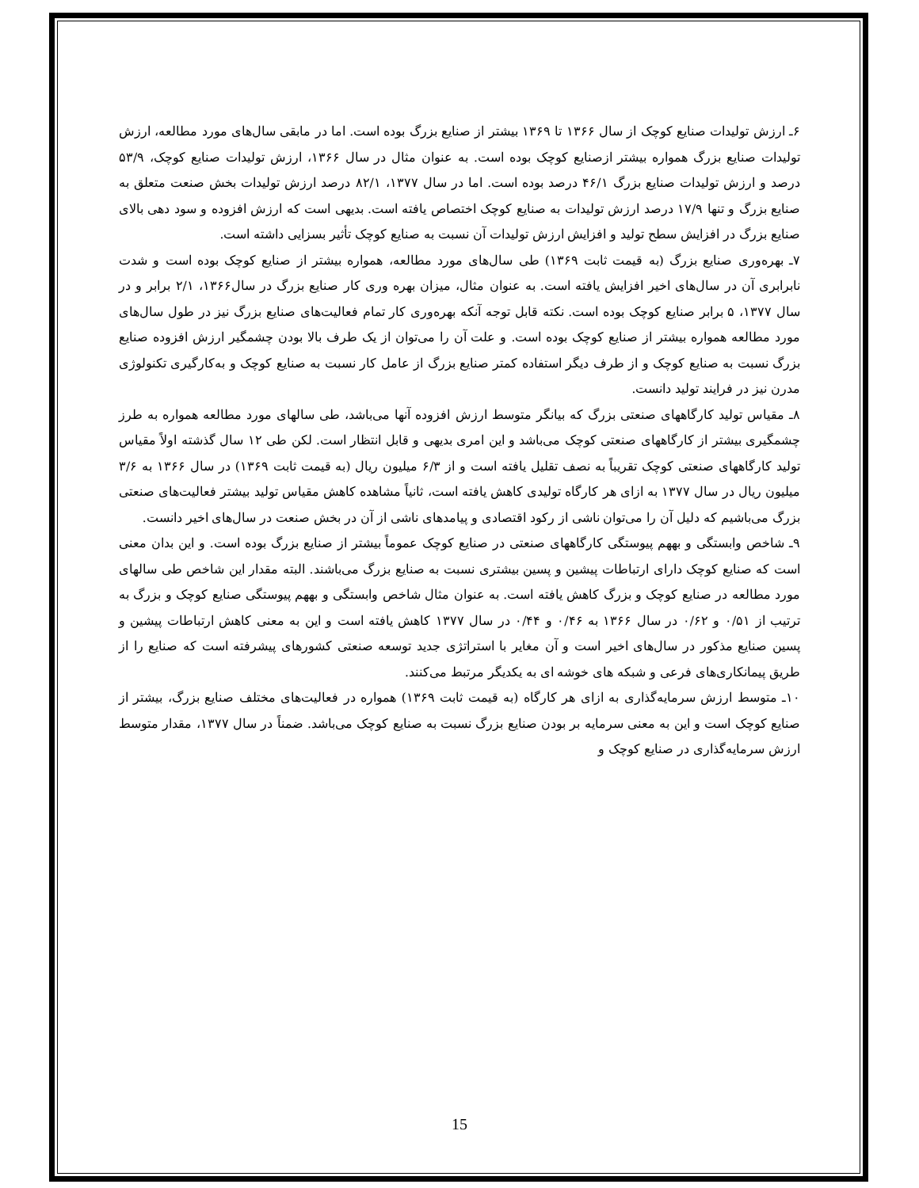۶ـ ارزش تولیدات صنایع کوچک از سال ۱۳۶۶ تا ۱۳۶۹ بیشتر از صنایع بزرگ بوده است. اما در مابقی سال‌های مورد مطالعه، ارزش تولیدات صنایع بزرگ همواره بیشتر ازصنایع کوچک بوده است. به عنوان مثال در سال ۱۳۶۶، ارزش تولیدات صنایع کوچک، ۵۳/۹ درصد و ارزش تولیدات صنایع بزرگ ۴۶/۱ درصد بوده است. اما در سال ۱۳۷۷، ۸۲/۱ درصد ارزش تولیدات بخش صنعت متعلق به صنایع بزرگ و تنها ۱۷/۹ درصد ارزش تولیدات به صنایع کوچک اختصاص یافته است. بدیهی است که ارزش افزوده و سود دهی بالای صنایع بزرگ در افزایش سطح تولید و افزایش ارزش تولیدات آن نسبت به صنایع کوچک تأثیر بسزایی داشته است.
۷ـ بهره‌وری صنایع بزرگ (به قیمت ثابت ۱۳۶۹) طی سال‌های مورد مطالعه، همواره بیشتر از صنایع کوچک بوده است و شدت نابرابری آن در سال‌های اخیر افزایش یافته است. به عنوان مثال، میزان بهره وری کار صنایع بزرگ در سال۱۳۶۶، ۲/۱ برابر و در سال ۱۳۷۷، ۵ برابر صنایع کوچک بوده است. نکته قابل توجه آنکه بهره‌وری کار تمام فعالیت‌های صنایع بزرگ نیز در طول سال‌های مورد مطالعه همواره بیشتر از صنایع کوچک بوده است. و علت آن را می‌توان از یک طرف بالا بودن چشمگیر ارزش افزوده صنایع بزرگ نسبت به صنایع کوچک و از طرف دیگر استفاده کمتر صنایع بزرگ از عامل کار نسبت به صنایع کوچک و به‌کارگیری تکنولوژی مدرن نیز در فرایند تولید دانست.
۸ـ مقیاس تولید کارگاههای صنعتی بزرگ که بیانگر متوسط ارزش افزوده آنها می‌باشد، طی سالهای مورد مطالعه همواره به طرز چشمگیری بیشتر از کارگاههای صنعتی کوچک می‌باشد و این امری بدیهی و قابل انتظار است. لکن طی ۱۲ سال گذشته اولاً مقیاس تولید کارگاههای صنعتی کوچک تقریباً به نصف تقلیل یافته است و از ۶/۳ میلیون ریال (به قیمت ثابت ۱۳۶۹) در سال ۱۳۶۶ به ۳/۶ میلیون ریال در سال ۱۳۷۷ به ازای هر کارگاه تولیدی کاهش یافته است، ثانیاً مشاهده کاهش مقیاس تولید بیشتر فعالیت‌های صنعتی بزرگ می‌باشیم که دلیل آن را می‌توان ناشی از رکود اقتصادی و پیامدهای ناشی از آن در بخش صنعت در سال‌های اخیر دانست.
۹ـ شاخص وابستگی و بههم پیوستگی کارگاههای صنعتی در صنایع کوچک عموماً بیشتر از صنایع بزرگ بوده است. و این بدان معنی است که صنایع کوچک دارای ارتباطات پیشین و پسین بیشتری نسبت به صنایع بزرگ می‌باشند. البته مقدار این شاخص طی سالهای مورد مطالعه در صنایع کوچک و بزرگ کاهش یافته است. به عنوان مثال شاخص وابستگی و بههم پیوستگی صنایع کوچک و بزرگ به ترتیب از ۰/۵۱ و ۰/۶۲ در سال ۱۳۶۶ به ۰/۴۶ و ۰/۴۴ در سال ۱۳۷۷ کاهش یافته است و این به معنی کاهش ارتباطات پیشین و پسین صنایع مذکور در سال‌های اخیر است و آن مغایر با استراتژی جدید توسعه صنعتی کشورهای پیشرفته است که صنایع را از طریق پیمانکاری‌های فرعی و شبکه های خوشه ای به یکدیگر مرتبط می‌کنند.
۱۰ـ متوسط ارزش سرمایه‌گذاری به ازای هر کارگاه (به قیمت ثابت ۱۳۶۹) همواره در فعالیت‌های مختلف صنایع بزرگ، بیشتر از صنایع کوچک است و این به معنی سرمایه بر بودن صنایع بزرگ نسبت به صنایع کوچک می‌باشد. ضمناً در سال ۱۳۷۷، مقدار متوسط ارزش سرمایه‌گذاری در صنایع کوچک و
15